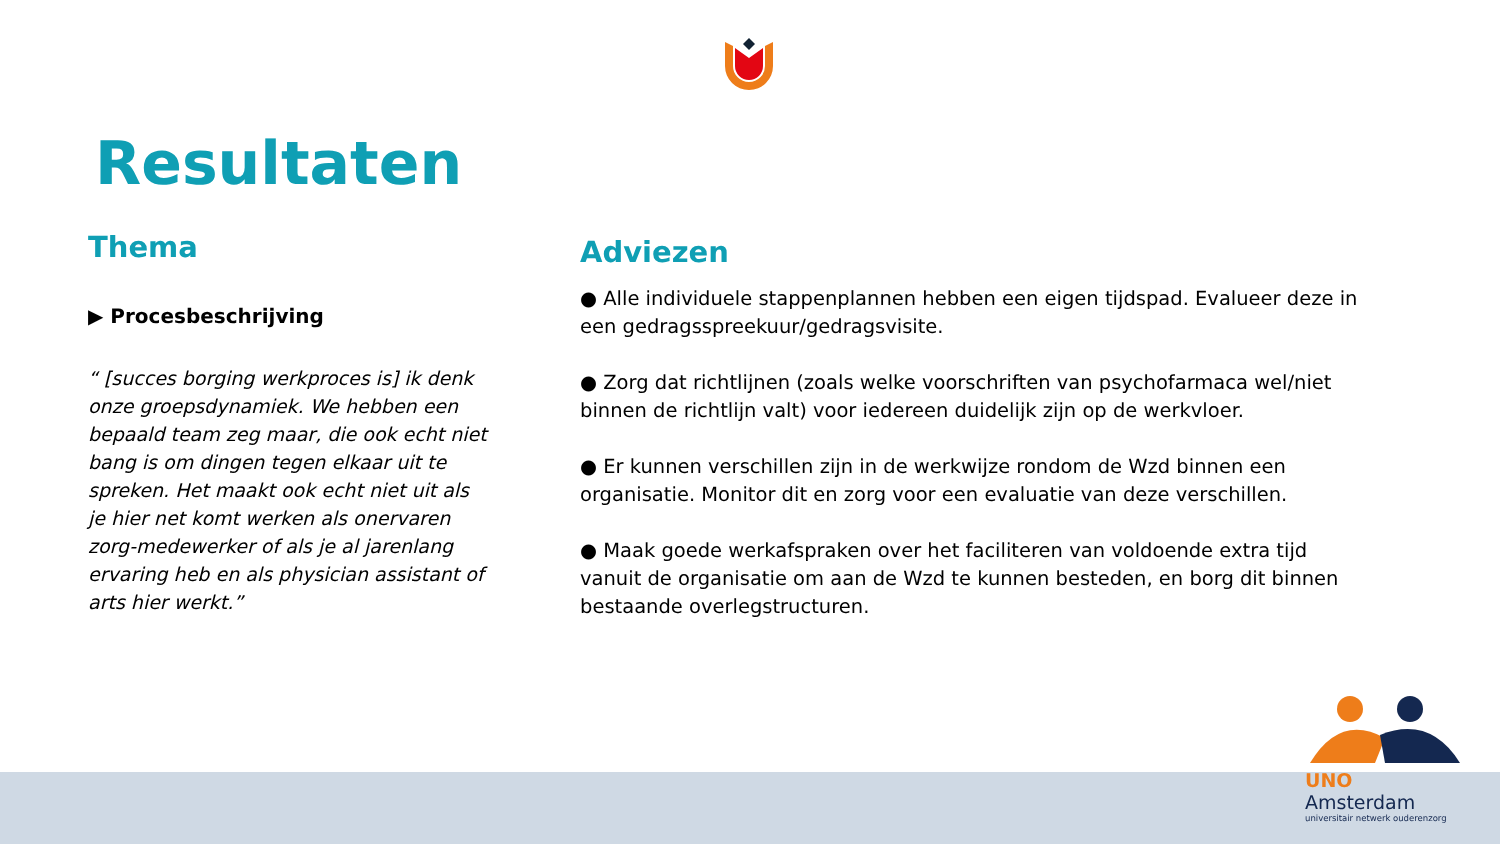Resultaten
Thema
▶ Procesbeschrijving
“ [succes borging werkproces is] ik denk onze groepsdynamiek. We hebben een bepaald team zeg maar, die ook echt niet bang is om dingen tegen elkaar uit te spreken. Het maakt ook echt niet uit als je hier net komt werken als onervaren zorg-medewerker of als je al jarenlang ervaring heb en als physician assistant of arts hier werkt.”
Adviezen
● Alle individuele stappenplannen hebben een eigen tijdspad. Evalueer deze in een gedragsspreekuur/gedragsvisite.
● Zorg dat richtlijnen (zoals welke voorschriften van psychofarmaca wel/niet binnen de richtlijn valt) voor iedereen duidelijk zijn op de werkvloer.
● Er kunnen verschillen zijn in de werkwijze rondom de Wzd binnen een organisatie. Monitor dit en zorg voor een evaluatie van deze verschillen.
● Maak goede werkafspraken over het faciliteren van voldoende extra tijd vanuit de organisatie om aan de Wzd te kunnen besteden, en borg dit binnen bestaande overlegstructuren.
UNO Amsterdam
universitair netwerk ouderenzorg